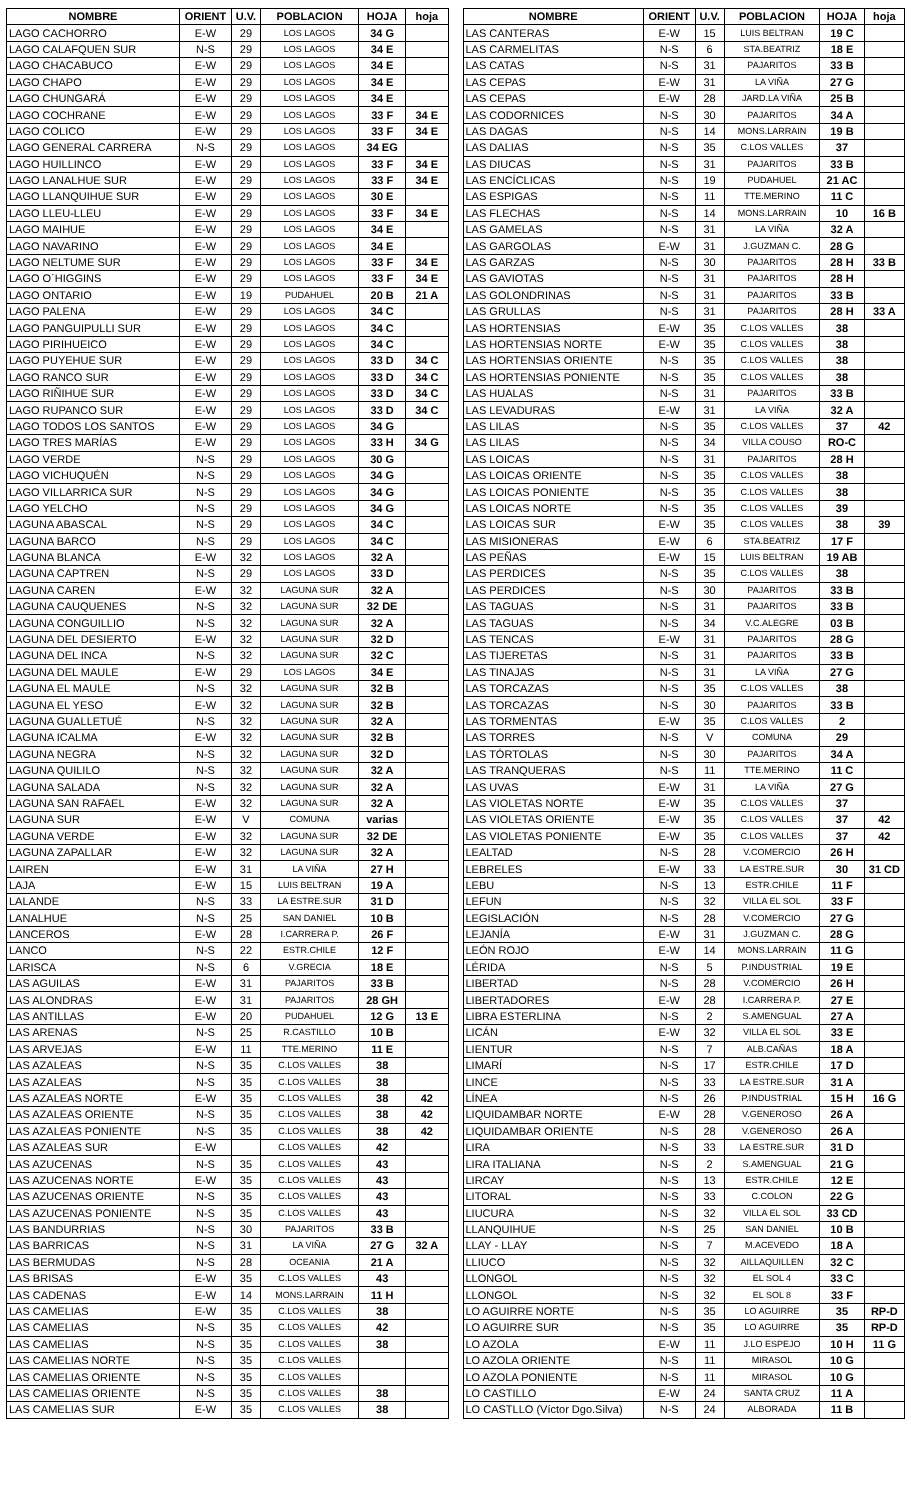| NOMBRE | ORIENT | U.V. | POBLACION | HOJA | hoja |
| --- | --- | --- | --- | --- | --- |
| LAGO CACHORRO | E-W | 29 | LOS LAGOS | 34 G | |
| LAGO CALAFQUEN SUR | N-S | 29 | LOS LAGOS | 34 E | |
| LAGO CHACABUCO | E-W | 29 | LOS LAGOS | 34 E | |
| LAGO CHAPO | E-W | 29 | LOS LAGOS | 34 E | |
| LAGO CHUNGARÁ | E-W | 29 | LOS LAGOS | 34 E | |
| LAGO COCHRANE | E-W | 29 | LOS LAGOS | 33 F | 34 E |
| LAGO COLICO | E-W | 29 | LOS LAGOS | 33 F | 34 E |
| LAGO GENERAL CARRERA | N-S | 29 | LOS LAGOS | 34 EG | |
| LAGO HUILLINCO | E-W | 29 | LOS LAGOS | 33 F | 34 E |
| LAGO LANALHUE SUR | E-W | 29 | LOS LAGOS | 33 F | 34 E |
| LAGO LLANQUIHUE SUR | E-W | 29 | LOS LAGOS | 30 E | |
| LAGO LLEU-LLEU | E-W | 29 | LOS LAGOS | 33 F | 34 E |
| LAGO MAIHUE | E-W | 29 | LOS LAGOS | 34 E | |
| LAGO NAVARINO | E-W | 29 | LOS LAGOS | 34 E | |
| LAGO NELTUME SUR | E-W | 29 | LOS LAGOS | 33 F | 34 E |
| LAGO O´HIGGINS | E-W | 29 | LOS LAGOS | 33 F | 34 E |
| LAGO ONTARIO | E-W | 19 | PUDAHUEL | 20 B | 21 A |
| LAGO PALENA | E-W | 29 | LOS LAGOS | 34 C | |
| LAGO PANGUIPULLI SUR | E-W | 29 | LOS LAGOS | 34 C | |
| LAGO PIRIHUEICO | E-W | 29 | LOS LAGOS | 34 C | |
| LAGO PUYEHUE SUR | E-W | 29 | LOS LAGOS | 33 D | 34 C |
| LAGO RANCO SUR | E-W | 29 | LOS LAGOS | 33 D | 34 C |
| LAGO RIÑIHUE SUR | E-W | 29 | LOS LAGOS | 33 D | 34 C |
| LAGO RUPANCO SUR | E-W | 29 | LOS LAGOS | 33 D | 34 C |
| LAGO TODOS LOS SANTOS | E-W | 29 | LOS LAGOS | 34 G | |
| LAGO TRES MARÍAS | E-W | 29 | LOS LAGOS | 33 H | 34 G |
| LAGO VERDE | N-S | 29 | LOS LAGOS | 30 G | |
| LAGO VICHUQUÉN | N-S | 29 | LOS LAGOS | 34 G | |
| LAGO VILLARRICA SUR | N-S | 29 | LOS LAGOS | 34 G | |
| LAGO YELCHO | N-S | 29 | LOS LAGOS | 34 G | |
| LAGUNA ABASCAL | N-S | 29 | LOS LAGOS | 34 C | |
| LAGUNA BARCO | N-S | 29 | LOS LAGOS | 34 C | |
| LAGUNA BLANCA | E-W | 32 | LOS LAGOS | 32 A | |
| LAGUNA CAPTREN | N-S | 29 | LOS LAGOS | 33 D | |
| LAGUNA CAREN | E-W | 32 | LAGUNA SUR | 32 A | |
| LAGUNA CAUQUENES | N-S | 32 | LAGUNA SUR | 32 DE | |
| LAGUNA CONGUILLIO | N-S | 32 | LAGUNA SUR | 32 A | |
| LAGUNA DEL DESIERTO | E-W | 32 | LAGUNA SUR | 32 D | |
| LAGUNA DEL INCA | N-S | 32 | LAGUNA SUR | 32 C | |
| LAGUNA DEL MAULE | E-W | 29 | LOS LAGOS | 34 E | |
| LAGUNA EL MAULE | N-S | 32 | LAGUNA SUR | 32 B | |
| LAGUNA EL YESO | E-W | 32 | LAGUNA SUR | 32 B | |
| LAGUNA GUALLETUÉ | N-S | 32 | LAGUNA SUR | 32 A | |
| LAGUNA ICALMA | E-W | 32 | LAGUNA SUR | 32 B | |
| LAGUNA NEGRA | N-S | 32 | LAGUNA SUR | 32 D | |
| LAGUNA QUILILO | N-S | 32 | LAGUNA SUR | 32 A | |
| LAGUNA SALADA | N-S | 32 | LAGUNA SUR | 32 A | |
| LAGUNA SAN RAFAEL | E-W | 32 | LAGUNA SUR | 32 A | |
| LAGUNA SUR | E-W | V | COMUNA | varias | |
| LAGUNA VERDE | E-W | 32 | LAGUNA SUR | 32 DE | |
| LAGUNA ZAPALLAR | E-W | 32 | LAGUNA SUR | 32 A | |
| LAIREN | E-W | 31 | LA VIÑA | 27 H | |
| LAJA | E-W | 15 | LUIS BELTRAN | 19 A | |
| LALANDE | N-S | 33 | LA ESTRE.SUR | 31 D | |
| LANALHUE | N-S | 25 | SAN DANIEL | 10 B | |
| LANCEROS | E-W | 28 | I.CARRERA P. | 26 F | |
| LANCO | N-S | 22 | ESTR.CHILE | 12 F | |
| LARISCA | N-S | 6 | V.GRECIA | 18 E | |
| LAS AGUILAS | E-W | 31 | PAJARITOS | 33 B | |
| LAS ALONDRAS | E-W | 31 | PAJARITOS | 28 GH | |
| LAS ANTILLAS | E-W | 20 | PUDAHUEL | 12 G | 13 E |
| LAS ARENAS | N-S | 25 | R.CASTILLO | 10 B | |
| LAS ARVEJAS | E-W | 11 | TTE.MERINO | 11 E | |
| LAS AZALEAS | N-S | 35 | C.LOS VALLES | 38 | |
| LAS AZALEAS | N-S | 35 | C.LOS VALLES | 38 | |
| LAS AZALEAS NORTE | E-W | 35 | C.LOS VALLES | 38 | 42 |
| LAS AZALEAS ORIENTE | N-S | 35 | C.LOS VALLES | 38 | 42 |
| LAS AZALEAS PONIENTE | N-S | 35 | C.LOS VALLES | 38 | 42 |
| LAS AZALEAS SUR | E-W | | C.LOS VALLES | 42 | |
| LAS AZUCENAS | N-S | 35 | C.LOS VALLES | 43 | |
| LAS AZUCENAS NORTE | E-W | 35 | C.LOS VALLES | 43 | |
| LAS AZUCENAS ORIENTE | N-S | 35 | C.LOS VALLES | 43 | |
| LAS AZUCENAS PONIENTE | N-S | 35 | C.LOS VALLES | 43 | |
| LAS BANDURRIAS | N-S | 30 | PAJARITOS | 33 B | |
| LAS BARRICAS | N-S | 31 | LA VIÑA | 27 G | 32 A |
| LAS BERMUDAS | N-S | 28 | OCEANIA | 21 A | |
| LAS BRISAS | E-W | 35 | C.LOS VALLES | 43 | |
| LAS CADENAS | E-W | 14 | MONS.LARRAIN | 11 H | |
| LAS CAMELIAS | E-W | 35 | C.LOS VALLES | 38 | |
| LAS CAMELIAS | N-S | 35 | C.LOS VALLES | 42 | |
| LAS CAMELIAS | N-S | 35 | C.LOS VALLES | 38 | |
| LAS CAMELIAS NORTE | N-S | 35 | C.LOS VALLES | | |
| LAS CAMELIAS ORIENTE | N-S | 35 | C.LOS VALLES | | |
| LAS CAMELIAS ORIENTE | N-S | 35 | C.LOS VALLES | 38 | |
| LAS CAMELIAS SUR | E-W | 35 | C.LOS VALLES | 38 | |
| NOMBRE | ORIENT | U.V. | POBLACION | HOJA | hoja |
| --- | --- | --- | --- | --- | --- |
| LAS CANTERAS | E-W | 15 | LUIS BELTRAN | 19 C | |
| LAS CARMELITAS | N-S | 6 | STA.BEATRIZ | 18 E | |
| LAS CATAS | N-S | 31 | PAJARITOS | 33 B | |
| LAS CEPAS | E-W | 31 | LA VIÑA | 27 G | |
| LAS CEPAS | E-W | 28 | JARD.LA VIÑA | 25 B | |
| LAS CODORNICES | N-S | 30 | PAJARITOS | 34 A | |
| LAS DAGAS | N-S | 14 | MONS.LARRAIN | 19 B | |
| LAS DALIAS | N-S | 35 | C.LOS VALLES | 37 | |
| LAS DIUCAS | N-S | 31 | PAJARITOS | 33 B | |
| LAS ENCÍCLICAS | N-S | 19 | PUDAHUEL | 21 AC | |
| LAS ESPIGAS | N-S | 11 | TTE.MERINO | 11 C | |
| LAS FLECHAS | N-S | 14 | MONS.LARRAIN | 10 | 16 B |
| LAS GAMELAS | N-S | 31 | LA VIÑA | 32 A | |
| LAS GARGOLAS | E-W | 31 | J.GUZMAN C. | 28 G | |
| LAS GARZAS | N-S | 30 | PAJARITOS | 28 H | 33 B |
| LAS GAVIOTAS | N-S | 31 | PAJARITOS | 28 H | |
| LAS GOLONDRINAS | N-S | 31 | PAJARITOS | 33 B | |
| LAS GRULLAS | N-S | 31 | PAJARITOS | 28 H | 33 A |
| LAS HORTENSIAS | E-W | 35 | C.LOS VALLES | 38 | |
| LAS HORTENSIAS NORTE | E-W | 35 | C.LOS VALLES | 38 | |
| LAS HORTENSIAS ORIENTE | N-S | 35 | C.LOS VALLES | 38 | |
| LAS HORTENSIAS PONIENTE | N-S | 35 | C.LOS VALLES | 38 | |
| LAS HUALAS | N-S | 31 | PAJARITOS | 33 B | |
| LAS LEVADURAS | E-W | 31 | LA VIÑA | 32 A | |
| LAS LILAS | N-S | 35 | C.LOS VALLES | 37 | 42 |
| LAS LILAS | N-S | 34 | VILLA COUSO | RO-C | |
| LAS LOICAS | N-S | 31 | PAJARITOS | 28 H | |
| LAS LOICAS ORIENTE | N-S | 35 | C.LOS VALLES | 38 | |
| LAS LOICAS PONIENTE | N-S | 35 | C.LOS VALLES | 38 | |
| LAS LOICAS NORTE | N-S | 35 | C.LOS VALLES | 39 | |
| LAS LOICAS SUR | E-W | 35 | C.LOS VALLES | 38 | 39 |
| LAS MISIONERAS | E-W | 6 | STA.BEATRIZ | 17 F | |
| LAS PEÑAS | E-W | 15 | LUIS BELTRAN | 19 AB | |
| LAS PERDICES | N-S | 35 | C.LOS VALLES | 38 | |
| LAS PERDICES | N-S | 30 | PAJARITOS | 33 B | |
| LAS TAGUAS | N-S | 31 | PAJARITOS | 33 B | |
| LAS TAGUAS | N-S | 34 | V.C.ALEGRE | 03 B | |
| LAS TENCAS | E-W | 31 | PAJARITOS | 28 G | |
| LAS TIJERETAS | N-S | 31 | PAJARITOS | 33 B | |
| LAS TINAJAS | N-S | 31 | LA VIÑA | 27 G | |
| LAS TORCAZAS | N-S | 35 | C.LOS VALLES | 38 | |
| LAS TORCAZAS | N-S | 30 | PAJARITOS | 33 B | |
| LAS TORMENTAS | E-W | 35 | C.LOS VALLES | 2 | |
| LAS TORRES | N-S | V | COMUNA | 29 | |
| LAS TÓRTOLAS | N-S | 30 | PAJARITOS | 34 A | |
| LAS TRANQUERAS | N-S | 11 | TTE.MERINO | 11 C | |
| LAS UVAS | E-W | 31 | LA VIÑA | 27 G | |
| LAS VIOLETAS NORTE | E-W | 35 | C.LOS VALLES | 37 | |
| LAS VIOLETAS ORIENTE | E-W | 35 | C.LOS VALLES | 37 | 42 |
| LAS VIOLETAS PONIENTE | E-W | 35 | C.LOS VALLES | 37 | 42 |
| LEALTAD | N-S | 28 | V.COMERCIO | 26 H | |
| LEBRELES | E-W | 33 | LA ESTRE.SUR | 30 | 31 CD |
| LEBU | N-S | 13 | ESTR.CHILE | 11 F | |
| LEFUN | N-S | 32 | VILLA EL SOL | 33 F | |
| LEGISLACIÓN | N-S | 28 | V.COMERCIO | 27 G | |
| LEJANÍA | E-W | 31 | J.GUZMAN C. | 28 G | |
| LEÓN ROJO | E-W | 14 | MONS.LARRAIN | 11 G | |
| LÉRIDA | N-S | 5 | P.INDUSTRIAL | 19 E | |
| LIBERTAD | N-S | 28 | V.COMERCIO | 26 H | |
| LIBERTADORES | E-W | 28 | I.CARRERA P. | 27 E | |
| LIBRA ESTERLINA | N-S | 2 | S.AMENGUAL | 27 A | |
| LICÁN | E-W | 32 | VILLA EL SOL | 33 E | |
| LIENTUR | N-S | 7 | ALB.CAÑAS | 18 A | |
| LIMARÍ | N-S | 17 | ESTR.CHILE | 17 D | |
| LINCE | N-S | 33 | LA ESTRE.SUR | 31 A | |
| LÍNEA | N-S | 26 | P.INDUSTRIAL | 15 H | 16 G |
| LIQUIDAMBAR NORTE | E-W | 28 | V.GENEROSO | 26 A | |
| LIQUIDAMBAR ORIENTE | N-S | 28 | V.GENEROSO | 26 A | |
| LIRA | N-S | 33 | LA ESTRE.SUR | 31 D | |
| LIRA ITALIANA | N-S | 2 | S.AMENGUAL | 21 G | |
| LIRCAY | N-S | 13 | ESTR.CHILE | 12 E | |
| LITORAL | N-S | 33 | C.COLON | 22 G | |
| LIUCURA | N-S | 32 | VILLA EL SOL | 33 CD | |
| LLANQUIHUE | N-S | 25 | SAN DANIEL | 10 B | |
| LLAY - LLAY | N-S | 7 | M.ACEVEDO | 18 A | |
| LLIUCO | N-S | 32 | AILLAQUILLEN | 32 C | |
| LLONGOL | N-S | 32 | EL SOL 4 | 33 C | |
| LLONGOL | N-S | 32 | EL SOL 8 | 33 F | |
| LO AGUIRRE NORTE | N-S | 35 | LO AGUIRRE | 35 | RP-D |
| LO AGUIRRE SUR | N-S | 35 | LO AGUIRRE | 35 | RP-D |
| LO AZOLA | E-W | 11 | J.LO ESPEJO | 10 H | 11 G |
| LO AZOLA ORIENTE | N-S | 11 | MIRASOL | 10 G | |
| LO AZOLA PONIENTE | N-S | 11 | MIRASOL | 10 G | |
| LO CASTILLO | E-W | 24 | SANTA CRUZ | 11 A | |
| LO CASTLLO (Víctor Dgo.Silva) | N-S | 24 | ALBORADA | 11 B | |